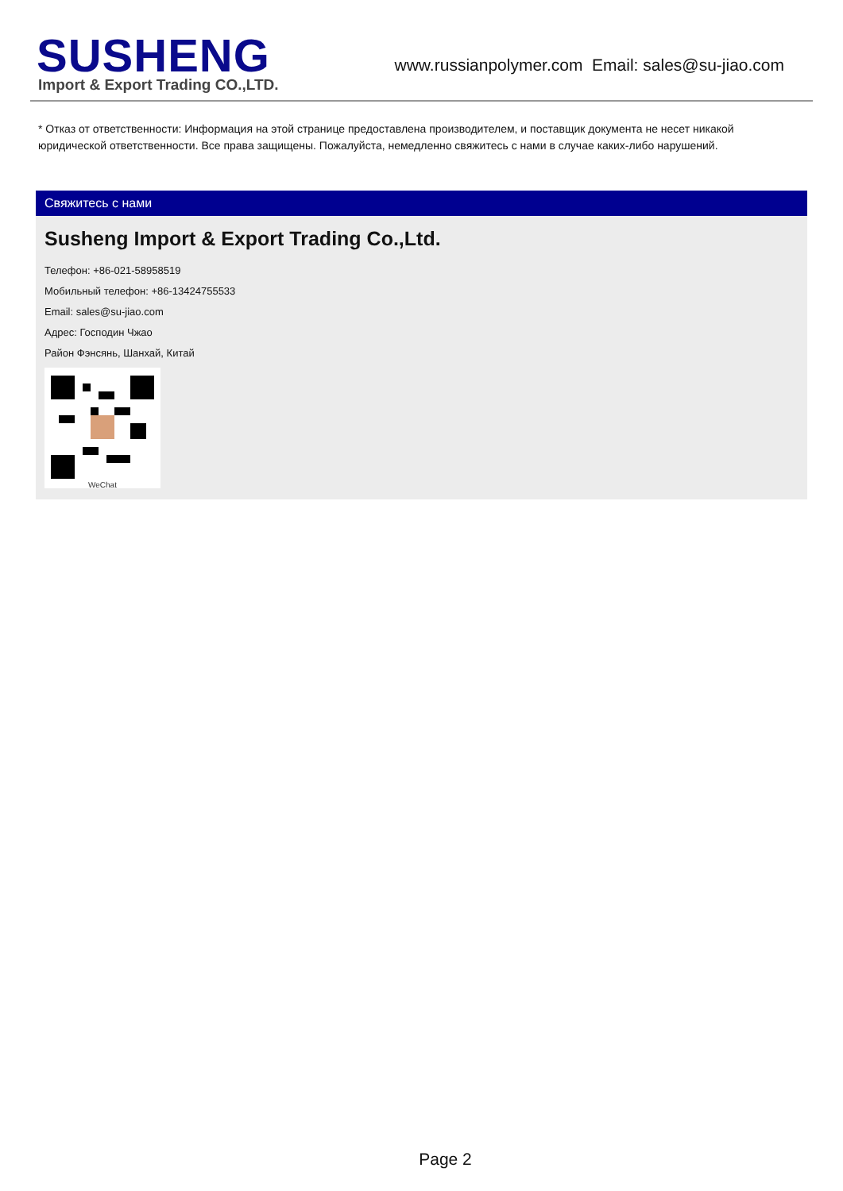SUSHENG
Import & Export Trading CO.,LTD.
www.russianpolymer.com Email: sales@su-jiao.com
* Отказ от ответственности: Информация на этой странице предоставлена производителем, и поставщик документа не несет никакой юридической ответственности. Все права защищены. Пожалуйста, немедленно свяжитесь с нами в случае каких-либо нарушений.
Свяжитесь с нами
Susheng Import & Export Trading Co.,Ltd.
Телефон: +86-021-58958519
Мобильный телефон: +86-13424755533
Email: sales@su-jiao.com
Адрес: Господин Чжао
Район Фэнсянь, Шанхай, Китай
WeChat
Page 2